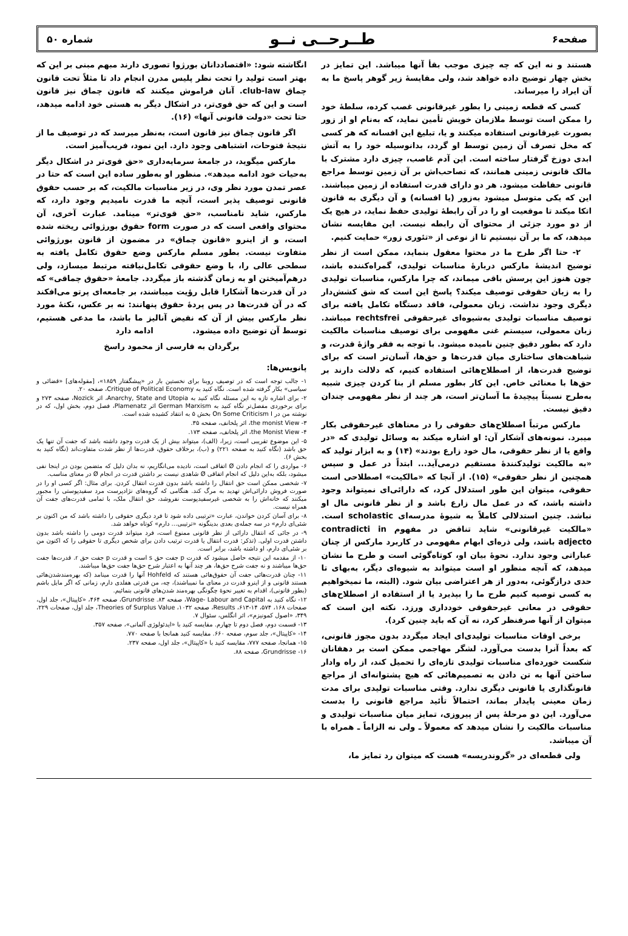صفحه۶ طــرحــی نــو شماره ۵۰
هستند و نه این که چه چیزی موجب بقأ آنها میباشد. این تمایز در بخش چهار توضیح داده خواهد شد، ولی مقایسهٔ زیر گوهر پاسخ ما به آن ایراد را میرساند.
کسی که قطعه زمینی را بطور غیرقانونی غصب کرده، سلطهٔ خود را ممکن است توسط ملازمان خویش تأمین نماید، که به‌نام او از زور بصورت غیرقانونی استفاده میکنند و یا، تبلیغ این افسانه که هر کسی که مخل تصرف آن زمین توسط او گردد، بدانوسیله خود را به آتش ابدی دوزخ گرفتار ساخته است. این آدم غاصب، چیزی دارد مشترک با مالک قانونی زمینی همانند، که تصاحب‌اش بر آن زمین توسط مراجع قانونی حفاظت میشود. هر دو دارای قدرت استفاده از زمین میباشند. این که یکی متوسل میشود به‌زور (یا افسانه) و آن دیگری به قانون اتکا میکند تا موقعیت او را در آن رابطهٔ تولیدی حفظ نماید، در هیچ یک از دو مورد جزئی از محتوای آن رابطه نیست. این مقایسه نشان میدهد، که ما بر آن نیستیم تا از نوعی از «تئوری زور» حمایت کنیم.
۲- حتا اگر طرح ما در محتوا معقول بنماید، ممکن است از نظر توضیح اندیشهٔ مارکس دربارهٔ مناسبات تولیدی، گمراه‌کننده باشد، چون هنوز این پرسش باقی میماند، که چرا مارکس، مناسبات تولیدی را به زبان حقوقی توصیف میکند؟ پاسخ این است که شق کشش‌دار دیگری وجود نداشت. زبان معمولی، فاقد دستگاه تکامل یافته برای توصیف مناسبات تولیدی به‌شیوه‌ای غیرحقوقی rechtsfrei میباشد. زبان معمولی، سیستم غنی مفهومی برای توصیف مناسبات مالکیت دارد که بطور دقیق چنین نامیده میشود. با توجه به فقر واژهٔ قدرت، و شباهت‌های ساختاری میان قدرت‌ها و حق‌ها، آسان‌تر است که برای توضیح قدرت‌ها، از اصطلاح‌هائی استفاده کنیم، که دلالت دارند بر حق‌ها با معنائی خاص. این کار بطور مسلم از بنا کردن چیزی شبیه به‌طرح نسبتاً پیچیدهٔ ما آسان‌تر است، هر چند از نظر مفهومی چندان دقیق نیست.
مارکس مرتباً اصطلاح‌های حقوقی را در معناهای غیرحقوقی بکار میبرد. نمونه‌های آشکار آن: او اشاره میکند به وسائل تولیدی که «در واقع یا از نظر حقوقی، مال خود زارع بودند» (۱۴) و به ابزار تولید که «به مالکیت تولیدکنندهٔ مستقیم درمی‌آید... ابتداً در عمل و سپس همچنین از نظر حقوقی» (۱۵). از آنجا که «مالکیت» اصطلاحی است حقوقی، میتوان این طور استدلال کرد، که دارائی‌ای نمیتواند وجود داشته باشد، که در عمل مال زارع باشد و از نظر قانونی مال او نباشد. چنین استدلالی کاملاً به شیوهٔ مدرسه‌ای scholastic است. «مالکیت غیرقانونی» شاید تناقض در مفهوم contradicti in adjecto باشد، ولی ذره‌ای ابهام مفهومی در کاربرد مارکس از چنان عباراتی وجود ندارد. نحوهٔ بیان او، کوتاه‌گوئی است و طرح ما نشان میدهد، که آنچه منظور او است میتواند به شیوه‌ای دیگر، به‌بهای تا حدی درازگوئی، به‌دور از هر اعتراضی بیان شود. (البته، ما نمیخواهیم به کسی توصیه کنیم طرح ما را بپذیرد یا از استفاده از اصطلاح‌های حقوقی در معانی غیرحقوقی خودداری ورزد. نکته این است که میتوان از آنها صرفنظر کرد، نه آن که باید چنین کرد).
برخی اوقات مناسبات تولیدی‌ای ایجاد میگردد بدون مجوز قانونی، که بعداً آنرا بدست می‌آورد. لشگر مهاجمی ممکن است بر دهقانان شکست خورده‌ای مناسبات تولیدی تازه‌ای را تحمیل کند، از راه وادار ساختن آنها به تن دادن به تصمیم‌هائی که هیچ پشتوانه‌ای از مراجع قانونگذاری یا قانونی دیگری ندارد. وقتی مناسبات تولیدی برای مدت زمان معینی پایدار بماند، احتمالاً تأئید مراجع قانونی را بدست می‌آورد. این دو مرحلهٔ پس از پیروزی، تمایز میان مناسبات تولیدی و مناسبات مالکیت را نشان میدهد که معمولاً ـ ولی نه الزاماً ـ همراه با آن میباشد.
ولی قطعه‌ای در «گروندریسه» هست که میتوان رد تمایز ما،
انگاشته شود: «اقتصاددانان بورژوا تصوری دارند مبهم مبنی بر این که بهتر است تولید را تحت نظر پلیس مدرن انجام داد تا مثلاً تحت قانون چماق club-law. آنان فراموش میکنند که قانون چماق نیز قانون است و این که حق قوی‌تر، در اشکال دیگر به هستی خود ادامه میدهد، حتا تحت «دولت قانونی آنها» (۱۶).
اگر قانون چماق نیز قانون است، به‌نظر میرسد که در توصیف ما از نتیجهٔ فتوحات، اشتباهی وجود دارد. این نمود، فریب‌آمیز است.
مارکس میگوید، در جامعهٔ سرمایه‌داری «حق قوی‌تر در اشکال دیگر به‌حیات خود ادامه میدهد». منظور او به‌طور ساده این است که حتا در عصر تمدن مورد نظر وی، در زیر مناسبات مالکیت، که بر حسب حقوق قانونی توصیف پذیر است، آنچه ما قدرت نامیدیم وجود دارد، که مارکس، شاید نامناسب، «حق قوی‌تر» مینامد. عبارت آخری، آن محتوای واقعی است که در صورت form حقوق بورژوائی ریخته شده است، و از اینرو «قانون چماق» در مضمون از قانون بورژوائی متفاوت نیست. بطور مسلم مارکس وضع حقوق تکامل یافته به سطحی عالی را، با وضع حقوقی تکامل‌نیافته مرتبط میسازد، ولی درهم‌آمیختن او به زمان گذشته باز میگردد. جامعهٔ «حقوق چماقی» که در آن قدرت‌ها آشکارا قابل رؤیت میباشند، بر جامعه‌ای پرتو می‌افکند که در آن قدرت‌ها در پس پردهٔ حقوق پنهانند: نه بر عکس، نکتهٔ مورد نظر مارکس بیش از آن که نقیض آنالیز ما باشد، ما مدعی هستیم، توسط آن توضیح داده میشود. ادامه دارد
برگردان به فارسی از محمود راسخ
پانویس‌ها:
۱- جالب توجه است که در توصیف روبنا برای نخستین بار در «پیشگفتار ۱۸۵۹»، [مقوله‌های] «قضائی و سیاسی» بکار گرفته شده است. نگاه کنید به Critique of Political Economy، صفحه ۲۰.
۲- برای اشاره تازه به این مسئله نگاه کنید به Anarchy, State and Utopia، اثر Nozick، صفحه ۲۷۳ و برای برخوردی مفصل‌تر نگاه کنید به German Marxism اثر Plamenatz، فصل دوم، بخش اول، که در نوشته من در On Some Criticism I بخش ۵ به انتقاد کشیده شده است.
۳- the monist View، اثر پلخانف، صفحه ۳۵.
۴- the Monist View، اثر پلخانف، صفحه ۱۷۳.
۵- این موضوع تقریبی است، زیرا، (الف)، میتواند بیش از یک قدرت وجود داشته باشد که جفت آن تنها یک حق باشد (نگاه کنید به صفحه ۲۲۱) و (ب)، برخلاف حقوق، قدرت‌ها از نظر شدت متفاوت‌اند (نگاه کنید به بخش ۶).
۶- مواردی را که انجام دادن Ø اتفاقی است، نادیده می‌انگاریم، نه بدان دلیل که متضمن بودن در اینجا نفی میشود، بلکه به‌این دلیل که انجام اتفاقی Ø شاهدی نیست بر داشتن قدرت در انجام Ø در معنای مناسب.
۷- شخصی ممکن است حق انتقال را داشته باشد بدون قدرت انتقال کردن. برای مثال: اگر کسی او را در صورت فروش دارائی‌اش تهدید به مرگ کند. هنگامی که گروه‌های نژادپرست مرد سفیدپوستی را مجبور میکنند که خانه‌اش را به شخصی غیرسفیدپوست نفروشد، حق انتقال ملک، با تمامی قدرت‌های جفت آن همراه نیست.
۸- برای آسان کردن خواندن، عبارت «ترتیبی داده شود تا فرد دیگری حقوقی را داشته باشد که من اکنون بر شئی‌ای دارم» در سه جمله‌ی بعدی بدینگونه «ترتیبی... دارم» کوتاه خواهد شد.
۹- در جائی که انتقال دارائی از نظر قانونی ممنوع است، فرد میتواند قدرت دومی را داشته باشد بدون داشتن قدرت اولی. (تذکر: قدرت انتقال یا قدرت ترتیب دادن برای شخص دیگری تا حقوقی را که اکنون من بر شئی‌ای دارم، او داشته باشد، برابر است.
۱۰- از مقدمه این نتیجه حاصل میشود که قدرت p جفت حق s است و قدرت p جفت حق r. قدرت‌ها جفت حق‌ها میباشند و نه جفت شرح حق‌ها، هر چند آنها به اعتبار شرح حق‌ها جفت حق‌ها میباشند.
۱۱- چنان قدرت‌هائی جفت آن حقوق‌هائی هستند که Hohfeld آنها را قدرت مینامد (که بهره‌مندشدن‌هائی هستند قانونی و از اینرو قدرت در معنای ما نمیباشند)، چه، من قدرتی هفلدی دارم، زمانی که اگر مایل باشم (بطور قانونی)، اقدام به تغییر نحوهٔ چگونگی بهره‌مند شدن‌های قانونی بنمائیم.
۱۲- نگاه کنید به Wage- Labour and Capital، صفحه ۸۳. Grundrisse، صفحه ۴۶۴، «کاپیتال»، جلد اول، صفحات ۱۶۸، ۵۷۴، ۱۴-۶۱۳، Results، صفحه ۱۰۳۲، Theories of Surplus Value، جلد اول، صفحات ۲۲۹، ۳۴۹، «اصول کمونیزم»، اثر انگلس، سئوال ۷.
۱۳- قسمت دوم، فصل دوم تا چهارم. مقایسه کنید با «ایدئولوژی آلمانی»، صفحه ۳۵۷.
۱۴- «کاپیتال»، جلد سوم، صفحه ۶۶۰. مقایسه کنید همانجا با صفحه ۷۷۰.
۱۵- همانجا، صفحه ۷۷۷، مقایسه کنید با «کاپیتال»، جلد اول، صفحه ۲۳۷.
۱۶- Grundrisse، صفحه ۸۸.